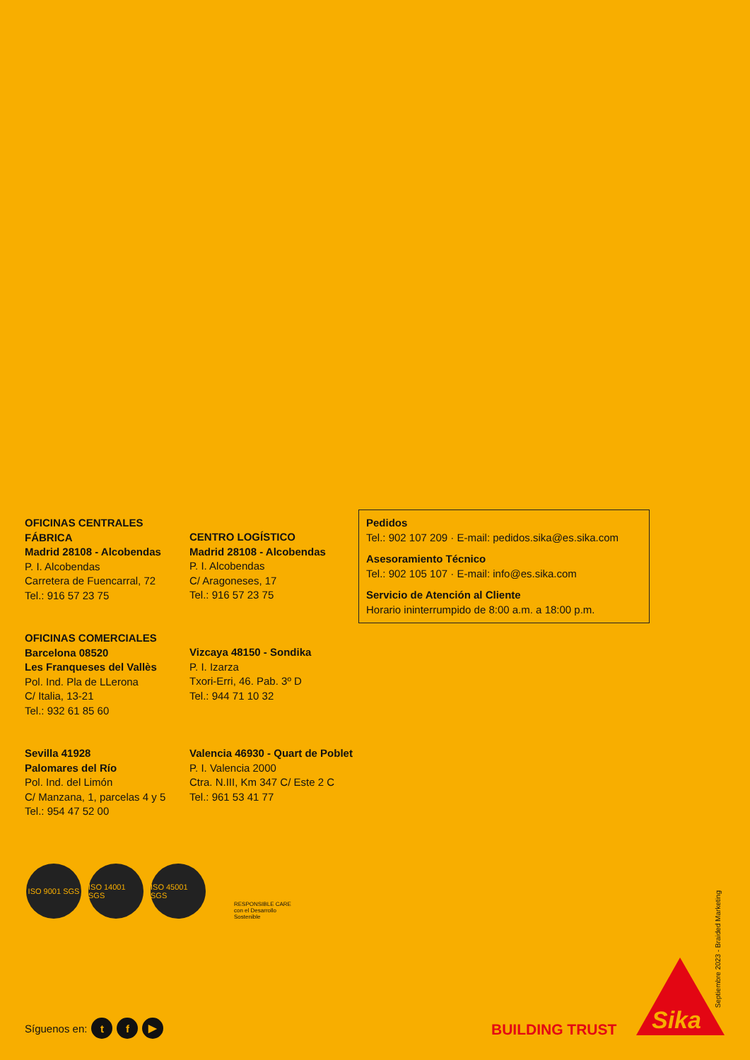OFICINAS CENTRALES
FÁBRICA
Madrid 28108 - Alcobendas
P. I. Alcobendas
Carretera de Fuencarral, 72
Tel.: 916 57 23 75
CENTRO LOGÍSTICO
Madrid 28108 - Alcobendas
P. I. Alcobendas
C/ Aragoneses, 17
Tel.: 916 57 23 75
OFICINAS COMERCIALES
Barcelona 08520
Les Franqueses del Vallès
Pol. Ind. Pla de LLerona
C/ Italia, 13-21
Tel.: 932 61 85 60
Vizcaya 48150 - Sondika
P. I. Izarza
Txori-Erri, 46. Pab. 3º D
Tel.: 944 71 10 32
Sevilla 41928
Palomares del Río
Pol. Ind. del Limón
C/ Manzana, 1, parcelas 4 y 5
Tel.: 954 47 52 00
Valencia 46930 - Quart de Poblet
P. I. Valencia 2000
Ctra. N.III, Km 347 C/ Este 2 C
Tel.: 961 53 41 77
Pedidos
Tel.: 902 107 209 · E-mail: pedidos.sika@es.sika.com
Asesoramiento Técnico
Tel.: 902 105 107 · E-mail: info@es.sika.com
Servicio de Atención al Cliente
Horario ininterrumpido de 8:00 a.m. a 18:00 p.m.
ISO 9001 SGS
ISO 14001 SGS
ISO 45001 SGS
RESPONSIBLE CARE
con el Desarrollo Sostenible
Septiembre 2023 - Braided Marketing
Síguenos en: t f ▶ BUILDING TRUST
Sika